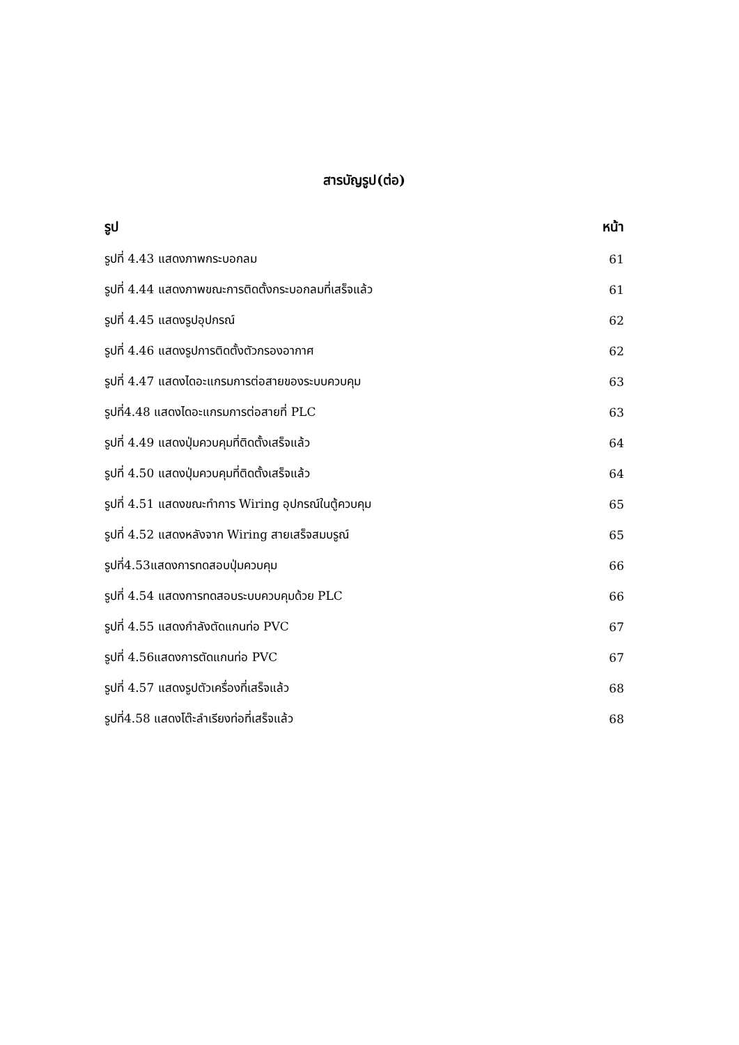สารบัญรูป(ต่อ)
รูป หน้า
รูปที่ 4.43 แสดงภาพกระบอกลม 61
รูปที่ 4.44 แสดงภาพขณะการติดตั้งกระบอกลมที่เสร็จแล้ว 61
รูปที่ 4.45 แสดงรูปอุปกรณ์ 62
รูปที่ 4.46 แสดงรูปการติดตั้งตัวกรองอากาศ 62
รูปที่ 4.47 แสดงไดอะแกรมการต่อสายของระบบควบคุม 63
รูปที่4.48 แสดงไดอะแกรมการต่อสายที่ PLC 63
รูปที่ 4.49 แสดงปุ่มควบคุมที่ติดตั้งเสร็จแล้ว 64
รูปที่ 4.50 แสดงปุ่มควบคุมที่ติดตั้งเสร็จแล้ว 64
รูปที่ 4.51 แสดงขณะทำการ Wiring อุปกรณ์ในตู้ควบคุม 65
รูปที่ 4.52 แสดงหลังจาก Wiring สายเสร็จสมบรูณ์ 65
รูปที่4.53แสดงการทดสอบปุ่มควบคุม 66
รูปที่ 4.54 แสดงการทดสอบระบบควบคุมด้วย PLC 66
รูปที่ 4.55 แสดงกำลังตัดแกนท่อ PVC 67
รูปที่ 4.56แสดงการตัดแกนท่อ PVC 67
รูปที่ 4.57 แสดงรูปตัวเครื่องที่เสร็จแล้ว 68
รูปที่4.58 แสดงโต๊ะลำเรียงท่อที่เสร็จแล้ว 68